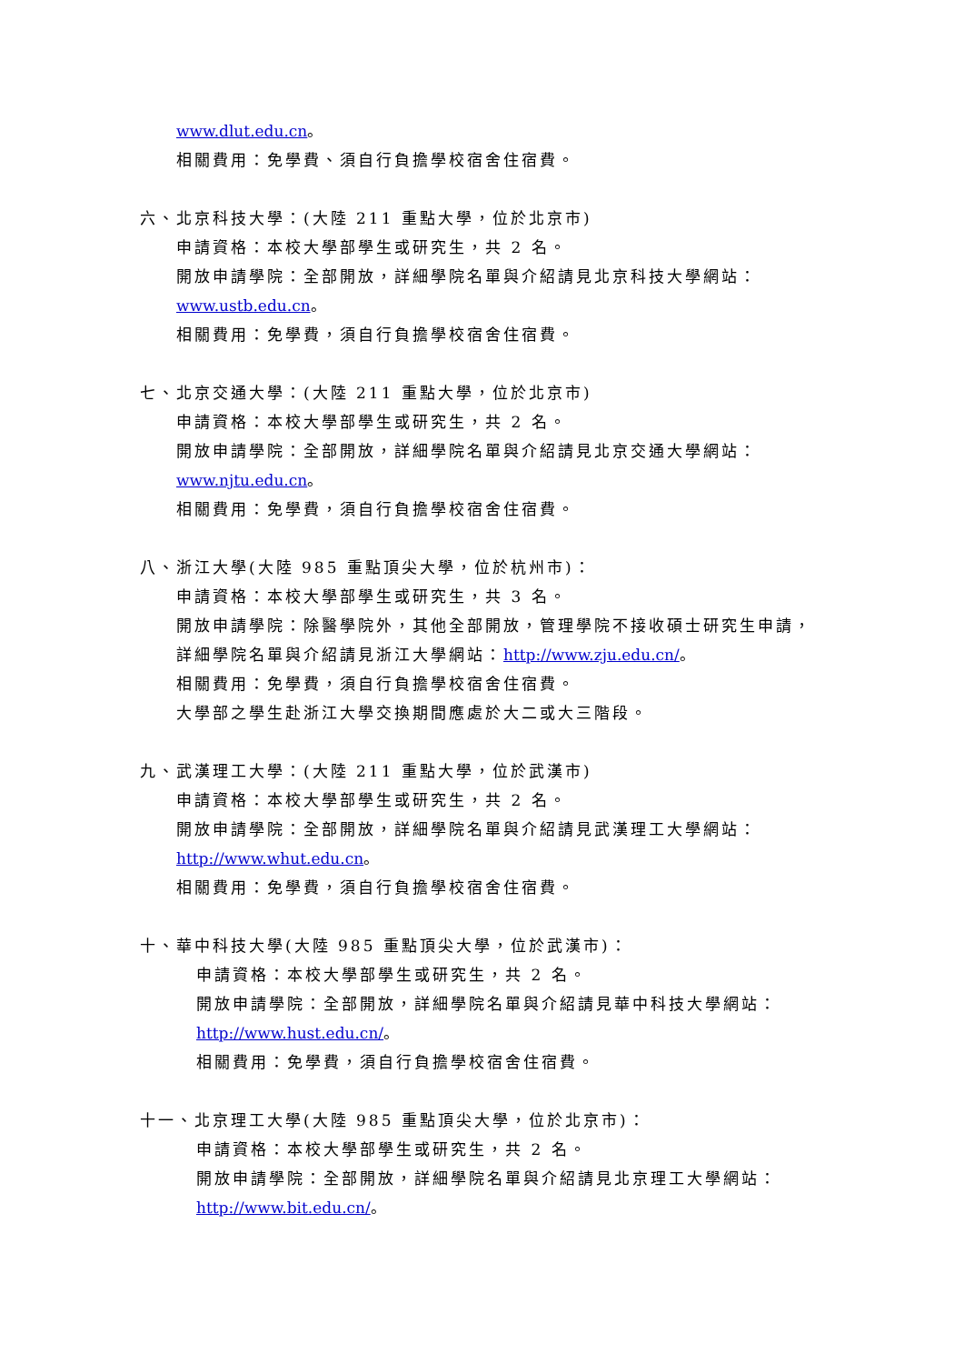www.dlut.edu.cn。
相關費用：免學費、須自行負擔學校宿舍住宿費。
六、北京科技大學：(大陸 211 重點大學，位於北京市)
申請資格：本校大學部學生或研究生，共 2 名。
開放申請學院：全部開放，詳細學院名單與介紹請見北京科技大學網站：
www.ustb.edu.cn。
相關費用：免學費，須自行負擔學校宿舍住宿費。
七、北京交通大學：(大陸 211 重點大學，位於北京市)
申請資格：本校大學部學生或研究生，共 2 名。
開放申請學院：全部開放，詳細學院名單與介紹請見北京交通大學網站：
www.njtu.edu.cn。
相關費用：免學費，須自行負擔學校宿舍住宿費。
八、浙江大學(大陸 985 重點頂尖大學，位於杭州市)：
申請資格：本校大學部學生或研究生，共 3 名。
開放申請學院：除醫學院外，其他全部開放，管理學院不接收碩士研究生申請，
詳細學院名單與介紹請見浙江大學網站：http://www.zju.edu.cn/。
相關費用：免學費，須自行負擔學校宿舍住宿費。
大學部之學生赴浙江大學交換期間應處於大二或大三階段。
九、武漢理工大學：(大陸 211 重點大學，位於武漢市)
申請資格：本校大學部學生或研究生，共 2 名。
開放申請學院：全部開放，詳細學院名單與介紹請見武漢理工大學網站：
http://www.whut.edu.cn。
相關費用：免學費，須自行負擔學校宿舍住宿費。
十、華中科技大學(大陸 985 重點頂尖大學，位於武漢市)：
申請資格：本校大學部學生或研究生，共 2 名。
開放申請學院：全部開放，詳細學院名單與介紹請見華中科技大學網站：
http://www.hust.edu.cn/。
相關費用：免學費，須自行負擔學校宿舍住宿費。
十一、北京理工大學(大陸 985 重點頂尖大學，位於北京市)：
申請資格：本校大學部學生或研究生，共 2 名。
開放申請學院：全部開放，詳細學院名單與介紹請見北京理工大學網站：
http://www.bit.edu.cn/。